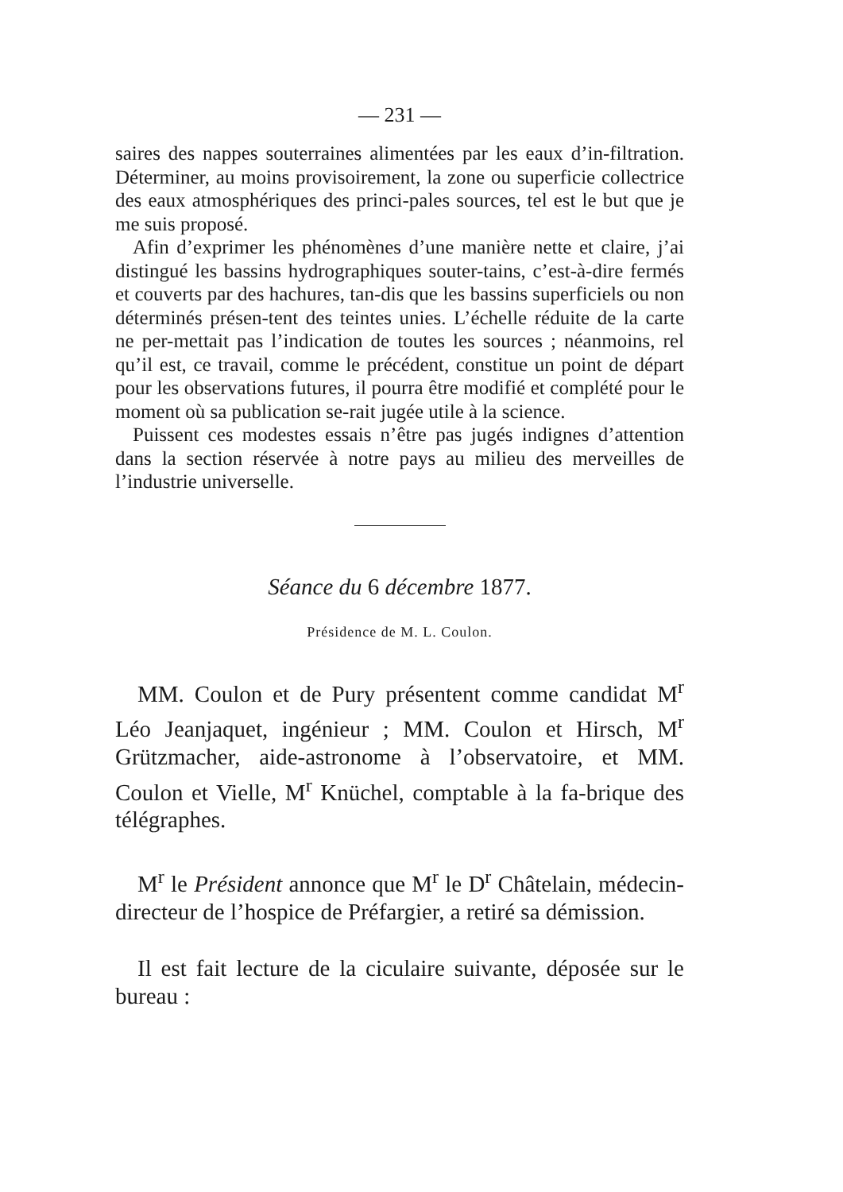— 231 —
saires des nappes souterraines alimentées par les eaux d’in-filtration. Déterminer, au moins provisoirement, la zone ou superficie collectrice des eaux atmosphériques des princi-pales sources, tel est le but que je me suis proposé.
Afin d’exprimer les phénomènes d’une manière nette et claire, j’ai distingué les bassins hydrographiques souter-tains, c’est-à-dire fermés et couverts par des hachures, tan-dis que les bassins superficiels ou non déterminés présen-tent des teintes unies. L’échelle réduite de la carte ne per-mettait pas l’indication de toutes les sources ; néanmoins, rel qu’il est, ce travail, comme le précédent, constitue un point de départ pour les observations futures, il pourra être modifié et complété pour le moment où sa publication se-rait jugée utile à la science.
Puissent ces modestes essais n’être pas jugés indignes d’attention dans la section réservée à notre pays au milieu des merveilles de l’industrie universelle.
Séance du 6 décembre 1877.
Présidence de M. L. Coulon.
MM. Coulon et de Pury présentent comme candidat M<sup>r</sup> Léo Jeanjaquet, ingénieur ; MM. Coulon et Hirsch, M<sup>r</sup> Grützmacher, aide-astronome à l’observatoire, et MM. Coulon et Vielle, M<sup>r</sup> Knüchel, comptable à la fa-brique des télégraphes.
M<sup>r</sup> le Président annonce que M<sup>r</sup> le D<sup>r</sup> Châtelain, médecin-directeur de l’hospice de Préfargier, a retiré sa démission.
Il est fait lecture de la ciculaire suivante, déposée sur le bureau :